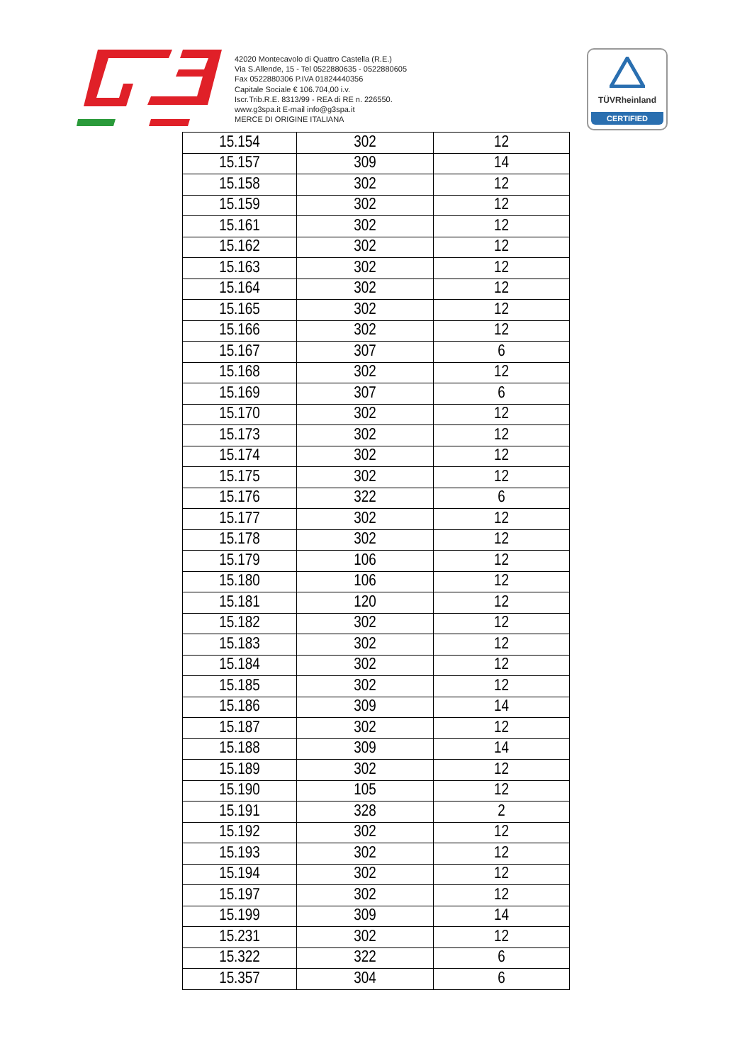42020 Montecavolo di Quattro Castella (R.E.)
Via S.Allende, 15 - Tel 0522880635 - 0522880605
Fax 0522880306 P.IVA 01824440356
Capitale Sociale € 106.704,00 i.v.
Iscr.Trib.R.E. 8313/99 - REA di RE n. 226550.
www.g3spa.it E-mail info@g3spa.it
MERCE DI ORIGINE ITALIANA
TÜVRheinland
CERTIFIED
| 15.154 | 302 | 12 |
| 15.157 | 309 | 14 |
| 15.158 | 302 | 12 |
| 15.159 | 302 | 12 |
| 15.161 | 302 | 12 |
| 15.162 | 302 | 12 |
| 15.163 | 302 | 12 |
| 15.164 | 302 | 12 |
| 15.165 | 302 | 12 |
| 15.166 | 302 | 12 |
| 15.167 | 307 | 6 |
| 15.168 | 302 | 12 |
| 15.169 | 307 | 6 |
| 15.170 | 302 | 12 |
| 15.173 | 302 | 12 |
| 15.174 | 302 | 12 |
| 15.175 | 302 | 12 |
| 15.176 | 322 | 6 |
| 15.177 | 302 | 12 |
| 15.178 | 302 | 12 |
| 15.179 | 106 | 12 |
| 15.180 | 106 | 12 |
| 15.181 | 120 | 12 |
| 15.182 | 302 | 12 |
| 15.183 | 302 | 12 |
| 15.184 | 302 | 12 |
| 15.185 | 302 | 12 |
| 15.186 | 309 | 14 |
| 15.187 | 302 | 12 |
| 15.188 | 309 | 14 |
| 15.189 | 302 | 12 |
| 15.190 | 105 | 12 |
| 15.191 | 328 | 2 |
| 15.192 | 302 | 12 |
| 15.193 | 302 | 12 |
| 15.194 | 302 | 12 |
| 15.197 | 302 | 12 |
| 15.199 | 309 | 14 |
| 15.231 | 302 | 12 |
| 15.322 | 322 | 6 |
| 15.357 | 304 | 6 |